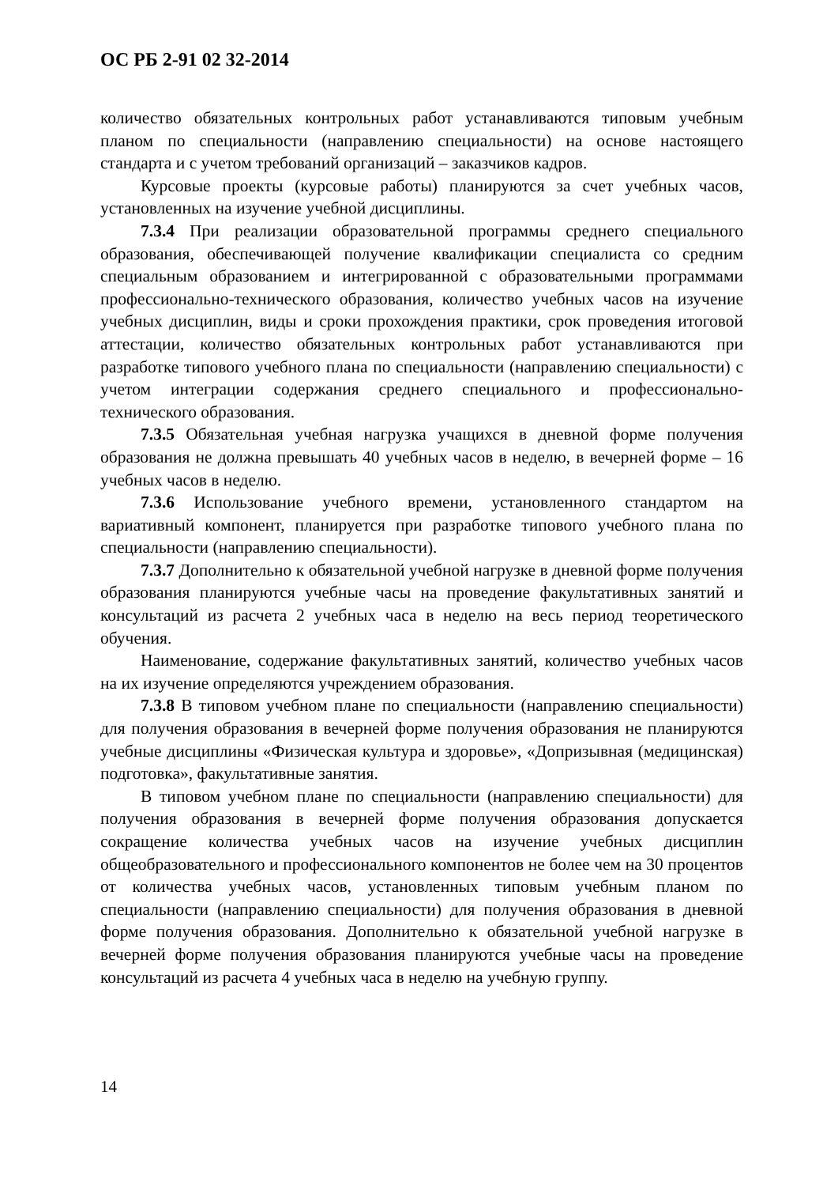ОС РБ 2-91 02 32-2014
количество обязательных контрольных работ устанавливаются типовым учебным планом по специальности (направлению специальности) на основе настоящего стандарта и с учетом требований организаций – заказчиков кадров.
Курсовые проекты (курсовые работы) планируются за счет учебных часов, установленных на изучение учебной дисциплины.
7.3.4 При реализации образовательной программы среднего специального образования, обеспечивающей получение квалификации специалиста со средним специальным образованием и интегрированной с образовательными программами профессионально-технического образования, количество учебных часов на изучение учебных дисциплин, виды и сроки прохождения практики, срок проведения итоговой аттестации, количество обязательных контрольных работ устанавливаются при разработке типового учебного плана по специальности (направлению специальности) с учетом интеграции содержания среднего специального и профессионально-технического образования.
7.3.5 Обязательная учебная нагрузка учащихся в дневной форме получения образования не должна превышать 40 учебных часов в неделю, в вечерней форме – 16 учебных часов в неделю.
7.3.6 Использование учебного времени, установленного стандартом на вариативный компонент, планируется при разработке типового учебного плана по специальности (направлению специальности).
7.3.7 Дополнительно к обязательной учебной нагрузке в дневной форме получения образования планируются учебные часы на проведение факультативных занятий и консультаций из расчета 2 учебных часа в неделю на весь период теоретического обучения.
Наименование, содержание факультативных занятий, количество учебных часов на их изучение определяются учреждением образования.
7.3.8 В типовом учебном плане по специальности (направлению специальности) для получения образования в вечерней форме получения образования не планируются учебные дисциплины «Физическая культура и здоровье», «Допризывная (медицинская) подготовка», факультативные занятия.
В типовом учебном плане по специальности (направлению специальности) для получения образования в вечерней форме получения образования допускается сокращение количества учебных часов на изучение учебных дисциплин общеобразовательного и профессионального компонентов не более чем на 30 процентов от количества учебных часов, установленных типовым учебным планом по специальности (направлению специальности) для получения образования в дневной форме получения образования. Дополнительно к обязательной учебной нагрузке в вечерней форме получения образования планируются учебные часы на проведение консультаций из расчета 4 учебных часа в неделю на учебную группу.
14